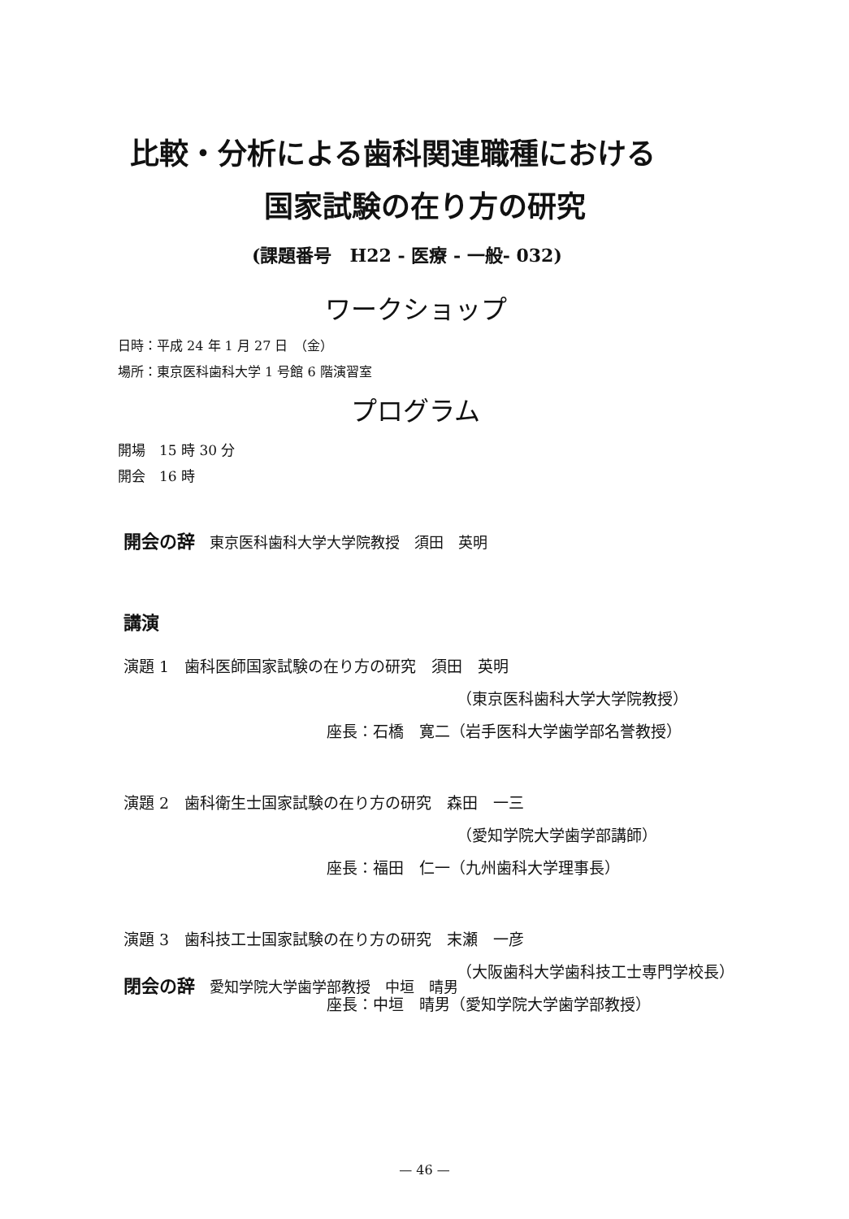比較・分析による歯科関連職種における
国家試験の在り方の研究
(課題番号　H22 - 医療 - 一般- 032)
ワークショップ
日時：平成 24 年 1 月 27 日　（金）
場所：東京医科歯科大学 1 号館 6 階演習室
プログラム
開場　15 時 30 分
開会　16 時
開会の辞　東京医科歯科大学大学院教授　須田　英明
講演
演題 1　歯科医師国家試験の在り方の研究　須田　英明
（東京医科歯科大学大学院教授）
座長：石橋　寛二（岩手医科大学歯学部名誉教授）
演題 2　歯科衛生士国家試験の在り方の研究　森田　一三
（愛知学院大学歯学部講師）
座長：福田　仁一（九州歯科大学理事長）
演題 3　歯科技工士国家試験の在り方の研究　末瀬　一彦
（大阪歯科大学歯科技工士専門学校長）
座長：中垣　晴男（愛知学院大学歯学部教授）
閉会の辞　愛知学院大学歯学部教授　中垣　晴男
— 46 —